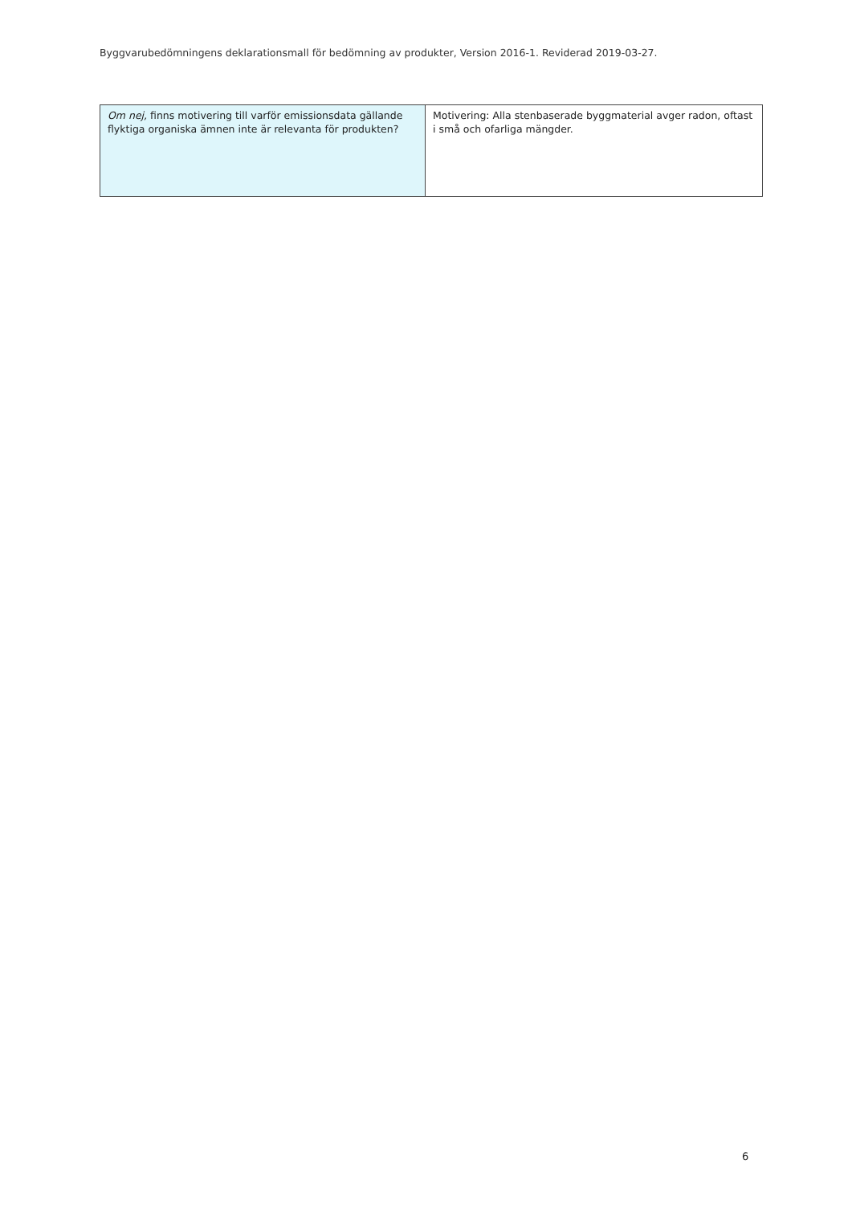Byggvarubedömningens deklarationsmall för bedömning av produkter, Version 2016-1. Reviderad 2019-03-27.
| Om nej, finns motivering till varför emissionsdata gällande flyktiga organiska ämnen inte är relevanta för produkten? | Motivering: Alla stenbaserade byggmaterial avger radon, oftast i små och ofarliga mängder. |
6